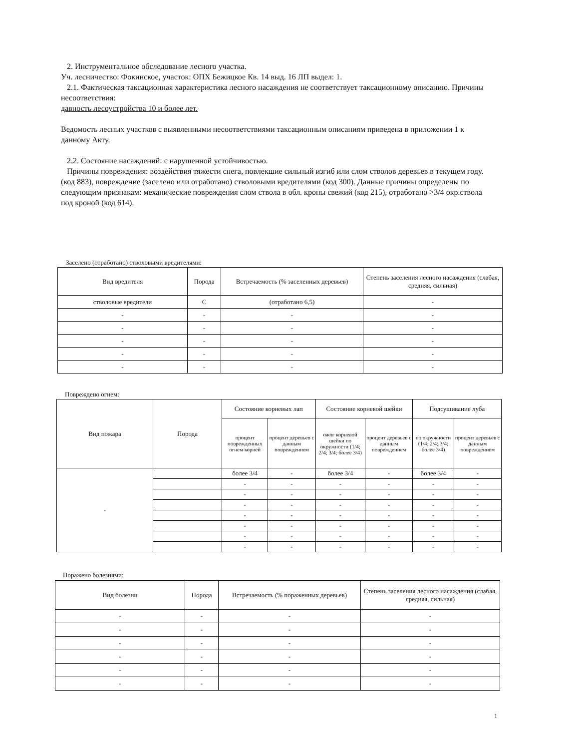2. Инструментальное обследование лесного участка.
Уч. лесничество: Фокинское, участок: ОПХ Бежицкое Кв. 14 выд. 16 ЛП выдел: 1.
2.1. Фактическая таксационная характеристика лесного насаждения не соответствует таксационному описанию. Причины несоответствия:
давность лесоустройства 10 и более лет.
Ведомость лесных участков с выявленными несоответствиями таксационным описаниям приведена в приложении 1 к данному Акту.
2.2. Состояние насаждений: с нарушенной устойчивостью.
Причины повреждения: воздействия тяжести снега, повлекшие сильный изгиб или слом стволов деревьев в текущем году.(код 883), повреждение (заселено или отработано) стволовыми вредителями (код 300). Данные причины определены по следующим признакам: механические повреждения слом ствола в обл. кроны свежий (код 215), отработано >3/4 окр.ствола под кроной (код 614).
Заселено (отработано) стволовыми вредителями:
| Вид вредителя | Порода | Встречаемость (% заселенных деревьев) | Степень заселения лесного насаждения (слабая, средняя, сильная) |
| --- | --- | --- | --- |
| стволовые вредители | С | (отработано 6,5) | - |
| - | - | - | - |
| - | - | - | - |
| - | - | - | - |
| - | - | - | - |
| - | - | - | - |
Повреждено огнем:
| Вид пожара | Порода | Состояние корневых лап | | Состояние корневой шейки | | Подсушивание луба | |
| --- | --- | --- | --- | --- | --- | --- | --- |
| | | процент поврежденных огнем корней | процент деревьев с данным повреждением | ожог корневой шейки по окружности (1/4; 2/4; 3/4; более 3/4) | процент деревьев с данным повреждением | по окружности (1/4; 2/4; 3/4; более 3/4) | процент деревьев с данным повреждением |
| - | | более 3/4 | - | более 3/4 | - | более 3/4 | - |
| | | - | - | - | - | - | - |
| | | - | - | - | - | - | - |
| | | - | - | - | - | - | - |
| | | - | - | - | - | - | - |
| | | - | - | - | - | - | - |
| | | - | - | - | - | - | - |
| | | - | - | - | - | - | - |
Поражено болезнями:
| Вид болезни | Порода | Встречаемость (% пораженных деревьев) | Степень заселения лесного насаждения (слабая, средняя, сильная) |
| --- | --- | --- | --- |
| - | - | - | - |
| - | - | - | - |
| - | - | - | - |
| - | - | - | - |
| - | - | - | - |
| - | - | - | - |
1